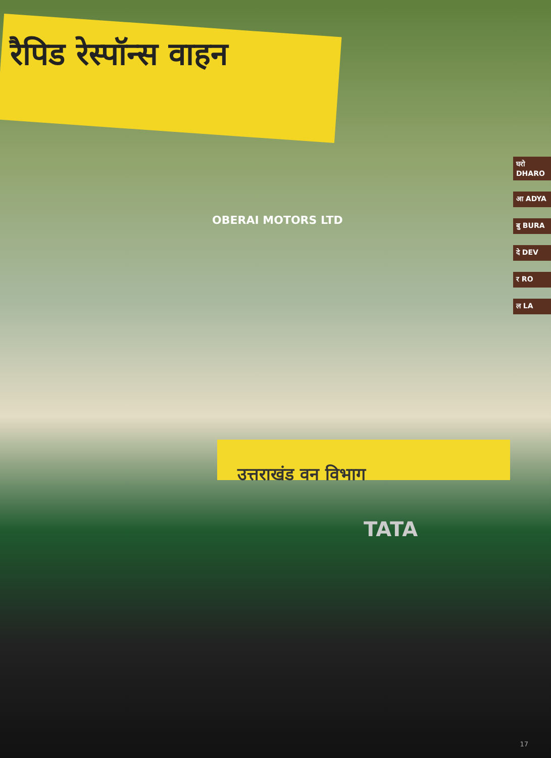रैपिड रेस्पॉन्स वाहन
OBERAI MOTORS LTD
उत्तराखंड वन विभाग
TATA
घरो DHARO
आ ADYA
बु BURA
दे DEV
र RO
ल LA
17